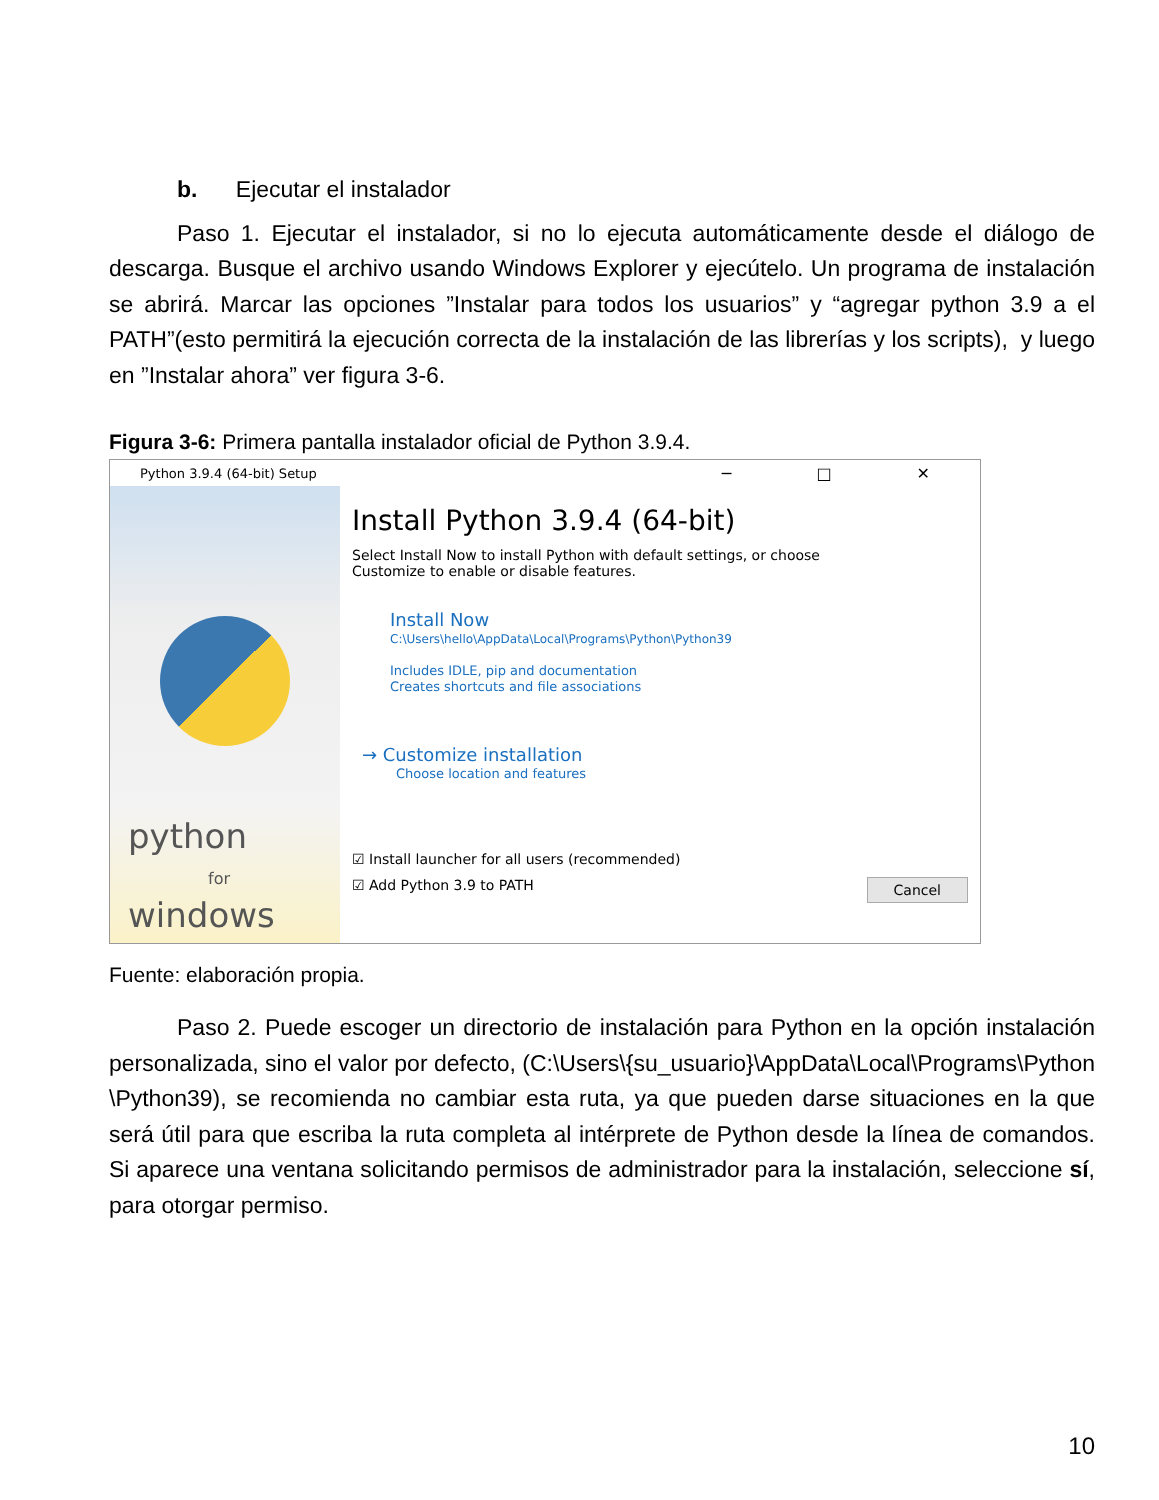b. Ejecutar el instalador
Paso 1. Ejecutar el instalador, si no lo ejecuta automáticamente desde el diálogo de descarga. Busque el archivo usando Windows Explorer y ejecútelo. Un programa de instalación se abrirá. Marcar las opciones ”Instalar para todos los usuarios” y “agregar python 3.9 a el PATH”(esto permitirá la ejecución correcta de la instalación de las librerías y los scripts), y luego en ”Instalar ahora” ver figura 3-6.
Figura 3-6: Primera pantalla instalador oficial de Python 3.9.4.
Python 3.9.4 (64-bit) Setup ─ □ ✕
python
for
windows
Install Python 3.9.4 (64-bit)
Select Install Now to install Python with default settings, or choose
Customize to enable or disable features.
Install Now
C:\Users\hello\AppData\Local\Programs\Python\Python39
Includes IDLE, pip and documentation
Creates shortcuts and file associations
→ Customize installation
Choose location and features
☑ Install launcher for all users (recommended)
☑ Add Python 3.9 to PATH Cancel
Fuente: elaboración propia.
Paso 2. Puede escoger un directorio de instalación para Python en la opción instalación personalizada, sino el valor por defecto, (C:\Users\{su_usuario}\AppData\Local\Programs\Python \Python39), se recomienda no cambiar esta ruta, ya que pueden darse situaciones en la que será útil para que escriba la ruta completa al intérprete de Python desde la línea de comandos. Si aparece una ventana solicitando permisos de administrador para la instalación, seleccione sí, para otorgar permiso.
10